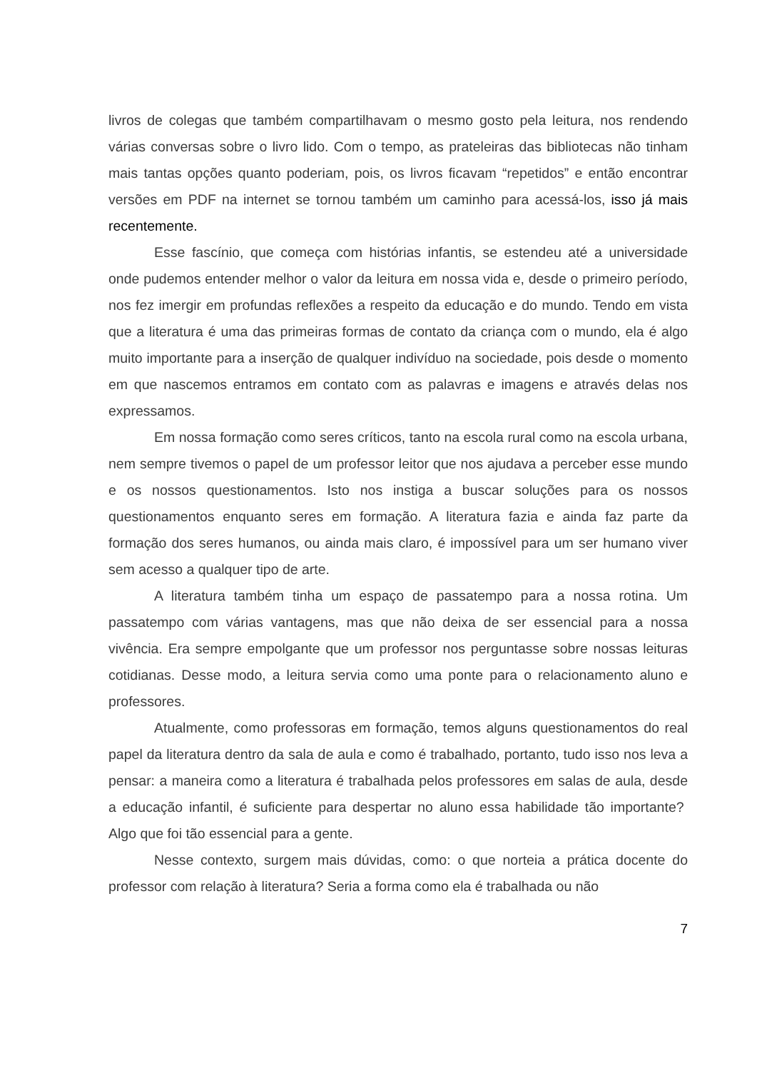livros de colegas que também compartilhavam o mesmo gosto pela leitura, nos rendendo várias conversas sobre o livro lido. Com o tempo, as prateleiras das bibliotecas não tinham mais tantas opções quanto poderiam, pois, os livros ficavam “repetidos” e então encontrar versões em PDF na internet se tornou também um caminho para acessá-los, isso já mais recentemente.
Esse fascínio, que começa com histórias infantis, se estendeu até a universidade onde pudemos entender melhor o valor da leitura em nossa vida e, desde o primeiro período, nos fez imergir em profundas reflexões a respeito da educação e do mundo. Tendo em vista que a literatura é uma das primeiras formas de contato da criança com o mundo, ela é algo muito importante para a inserção de qualquer indivíduo na sociedade, pois desde o momento em que nascemos entramos em contato com as palavras e imagens e através delas nos expressamos.
Em nossa formação como seres críticos, tanto na escola rural como na escola urbana, nem sempre tivemos o papel de um professor leitor que nos ajudava a perceber esse mundo e os nossos questionamentos. Isto nos instiga a buscar soluções para os nossos questionamentos enquanto seres em formação. A literatura fazia e ainda faz parte da formação dos seres humanos, ou ainda mais claro, é impossível para um ser humano viver sem acesso a qualquer tipo de arte.
A literatura também tinha um espaço de passatempo para a nossa rotina. Um passatempo com várias vantagens, mas que não deixa de ser essencial para a nossa vivência. Era sempre empolgante que um professor nos perguntasse sobre nossas leituras cotidianas. Desse modo, a leitura servia como uma ponte para o relacionamento aluno e professores.
Atualmente, como professoras em formação, temos alguns questionamentos do real papel da literatura dentro da sala de aula e como é trabalhado, portanto, tudo isso nos leva a pensar: a maneira como a literatura é trabalhada pelos professores em salas de aula, desde a educação infantil, é suficiente para despertar no aluno essa habilidade tão importante? Algo que foi tão essencial para a gente.
Nesse contexto, surgem mais dúvidas, como: o que norteia a prática docente do professor com relação à literatura? Seria a forma como ela é trabalhada ou não
7